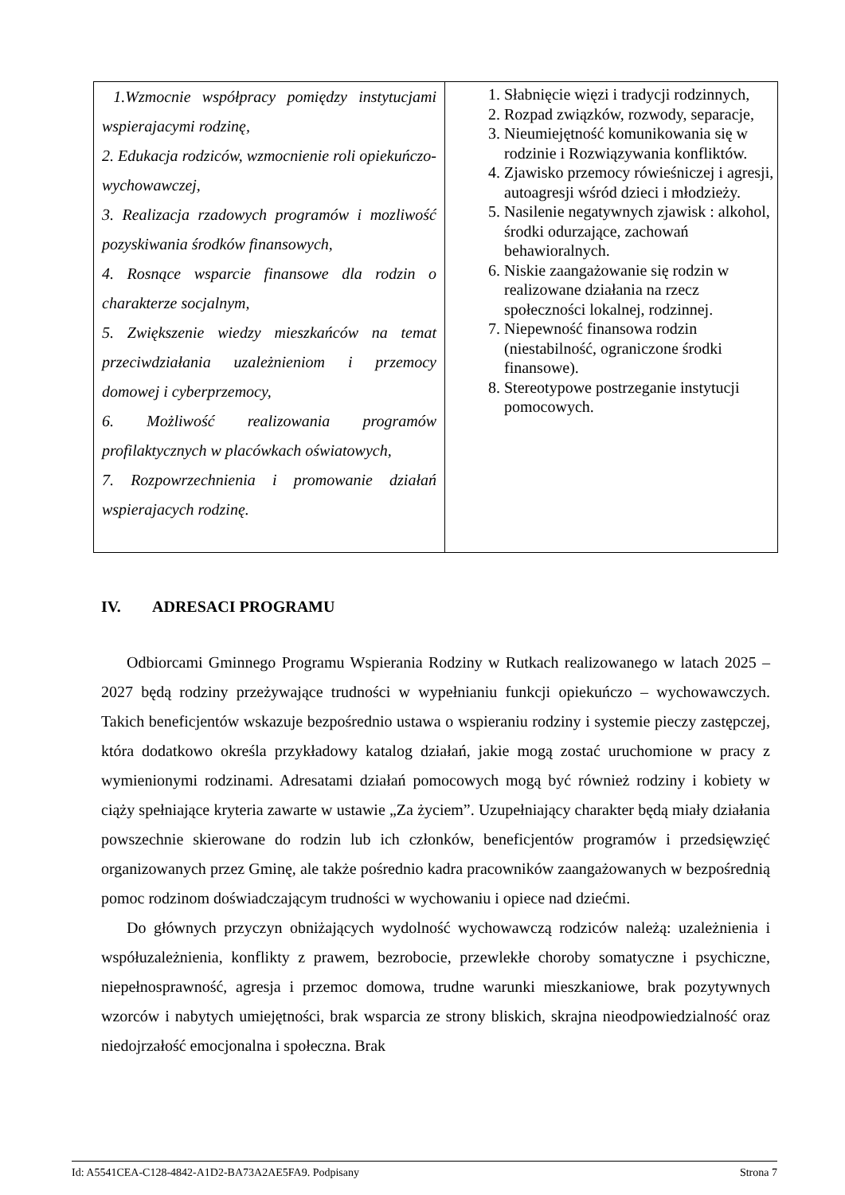| 1.Wzmocnie współpracy pomiędzy instytucjami wspierajacymi rodzinę, 2. Edukacja rodziców, wzmocnienie roli opiekuńczo-wychowawczej, 3. Realizacja rzadowych programów i mozliwość pozyskiwania środków finansowych, 4. Rosnące wsparcie finansowe dla rodzin o charakterze socjalnym, 5. Zwiększenie wiedzy mieszkańców na temat przeciwdziałania uzależnieniom i przemocy domowej i cyberprzemocy, 6. Możliwość realizowania programów profilaktycznych w placówkach oświatowych, 7. Rozpowrzechnienia i promowanie działań wspierajacych rodzinę. | 1. Słabnięcie więzi i tradycji rodzinnych, 2. Rozpad związków, rozwody, separacje, 3. Nieumiejętność komunikowania się w rodzinie i Rozwiązywania konfliktów. 4. Zjawisko przemocy rówieśniczej i agresji, autoagresji wśród dzieci i młodzieży. 5. Nasilenie negatywnych zjawisk : alkohol, środki odurzające, zachowań behawioralnych. 6. Niskie zaangażowanie się rodzin w realizowane działania na rzecz społeczności lokalnej, rodzinnej. 7. Niepewność finansowa rodzin (niestabilność, ograniczone środki finansowe). 8. Stereotypowe postrzeganie instytucji pomocowych. |
IV. ADRESACI PROGRAMU
Odbiorcami Gminnego Programu Wspierania Rodziny w Rutkach realizowanego w latach 2025 – 2027 będą rodziny przeżywające trudności w wypełnianiu funkcji opiekuńczo – wychowawczych. Takich beneficjentów wskazuje bezpośrednio ustawa o wspieraniu rodziny i systemie pieczy zastępczej, która dodatkowo określa przykładowy katalog działań, jakie mogą zostać uruchomione w pracy z wymienionymi rodzinami. Adresatami działań pomocowych mogą być również rodziny i kobiety w ciąży spełniające kryteria zawarte w ustawie „Za życiem”. Uzupełniający charakter będą miały działania powszechnie skierowane do rodzin lub ich członków, beneficjentów programów i przedsięwzięć organizowanych przez Gminę, ale także pośrednio kadra pracowników zaangażowanych w bezpośrednią pomoc rodzinom doświadczającym trudności w wychowaniu i opiece nad dziećmi.
Do głównych przyczyn obniżających wydolność wychowawczą rodziców należą: uzależnienia i współuzależnienia, konflikty z prawem, bezrobocie, przewlekłe choroby somatyczne i psychiczne, niepełnosprawność, agresja i przemoc domowa, trudne warunki mieszkaniowe, brak pozytywnych wzorców i nabytych umiejętności, brak wsparcia ze strony bliskich, skrajna nieodpowiedzialność oraz niedojrzałość emocjonalna i społeczna. Brak
Id: A5541CEA-C128-4842-A1D2-BA73A2AE5FA9. Podpisany Strona 7